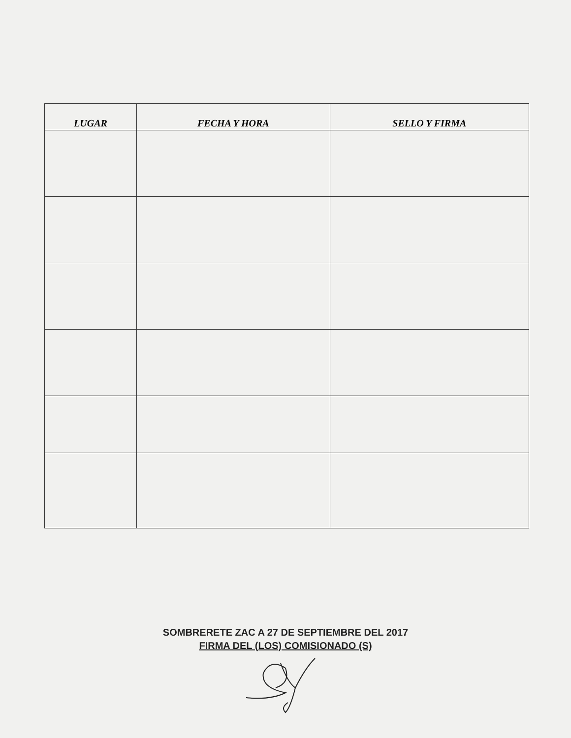| LUGAR | FECHA Y HORA | SELLO Y FIRMA |
| --- | --- | --- |
SOMBRERETE ZAC A 27 DE SEPTIEMBRE DEL 2017
FIRMA DEL (LOS) COMISIONADO (S)